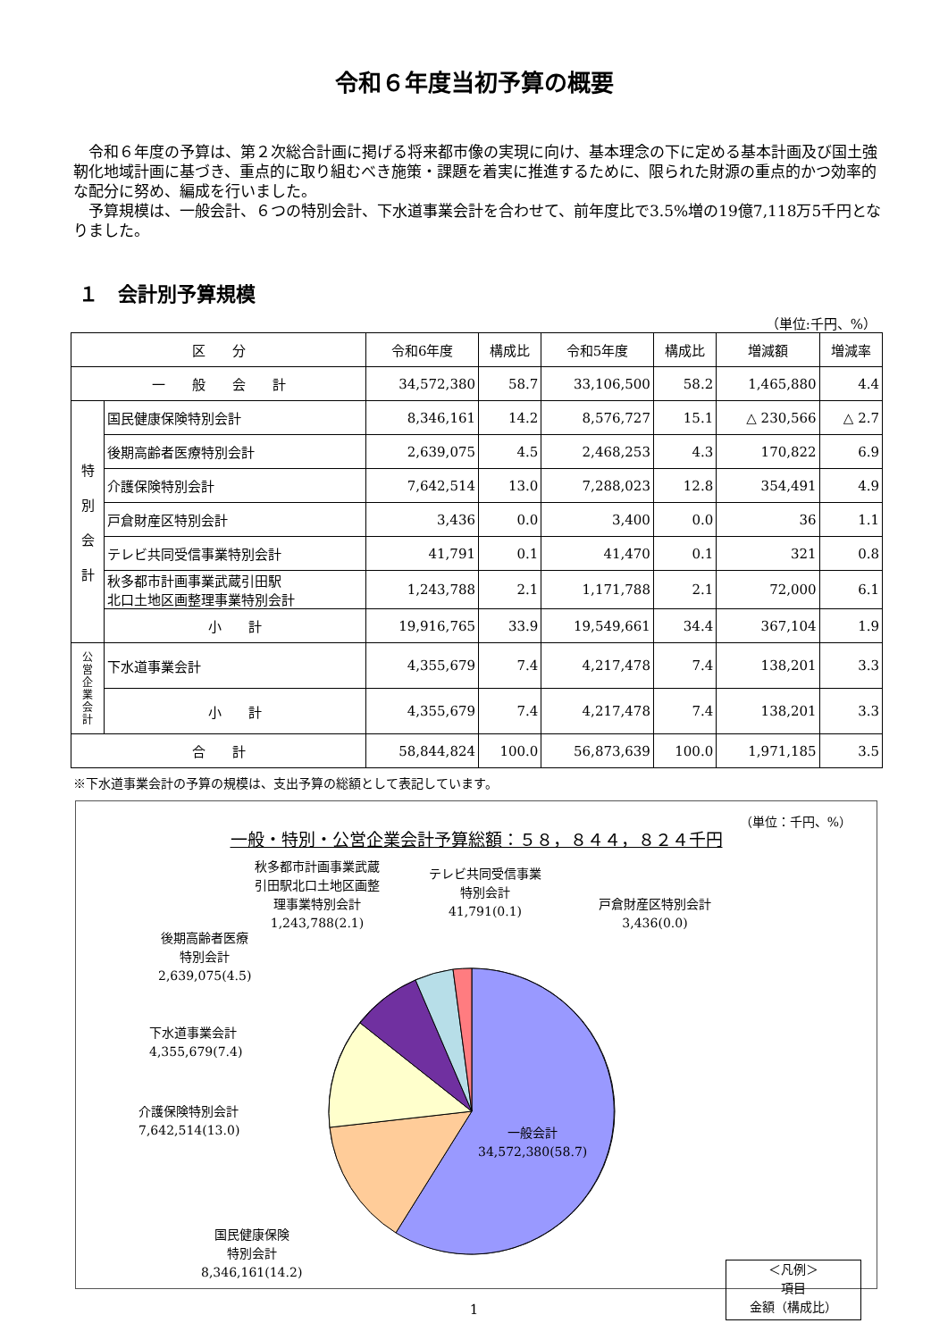令和６年度当初予算の概要
　令和６年度の予算は、第２次総合計画に掲げる将来都市像の実現に向け、基本理念の下に定める基本計画及び国土強靭化地域計画に基づき、重点的に取り組むべき施策・課題を着実に推進するために、限られた財源の重点的かつ効率的な配分に努め、編成を行いました。
　予算規模は、一般会計、６つの特別会計、下水道事業会計を合わせて、前年度比で3.5%増の19億7,118万5千円となりました。
１　会計別予算規模
（単位:千円、%）
| 区 分 | | 令和6年度 | 構成比 | 令和5年度 | 構成比 | 増減額 | 増減率 |
| --- | --- | --- | --- | --- | --- | --- | --- |
| 一 般 会 計 | | 34,572,380 | 58.7 | 33,106,500 | 58.2 | 1,465,880 | 4.4 |
| 特 別 会 計 | 国民健康保険特別会計 | 8,346,161 | 14.2 | 8,576,727 | 15.1 | △ 230,566 | △ 2.7 |
| | 後期高齢者医療特別会計 | 2,639,075 | 4.5 | 2,468,253 | 4.3 | 170,822 | 6.9 |
| | 介護保険特別会計 | 7,642,514 | 13.0 | 7,288,023 | 12.8 | 354,491 | 4.9 |
| | 戸倉財産区特別会計 | 3,436 | 0.0 | 3,400 | 0.0 | 36 | 1.1 |
| | テレビ共同受信事業特別会計 | 41,791 | 0.1 | 41,470 | 0.1 | 321 | 0.8 |
| | 秋多都市計画事業武蔵引田駅 北口土地区画整理事業特別会計 | 1,243,788 | 2.1 | 1,171,788 | 2.1 | 72,000 | 6.1 |
| | 小 計 | 19,916,765 | 33.9 | 19,549,661 | 34.4 | 367,104 | 1.9 |
| 公 営 企 業 会 計 | 下水道事業会計 | 4,355,679 | 7.4 | 4,217,478 | 7.4 | 138,201 | 3.3 |
| | 小 計 | 4,355,679 | 7.4 | 4,217,478 | 7.4 | 138,201 | 3.3 |
| 合 計 | | 58,844,824 | 100.0 | 56,873,639 | 100.0 | 1,971,185 | 3.5 |
※下水道事業会計の予算の規模は、支出予算の総額として表記しています。
（単位：千円、%）
一般・特別・公営企業会計予算総額：５８，８４４，８２４千円
秋多都市計画事業武蔵
引田駅北口土地区画整
理事業特別会計
1,243,788(2.1)
テレビ共同受信事業
特別会計
41,791(0.1)
戸倉財産区特別会計
3,436(0.0)
後期高齢者医療
特別会計
2,639,075(4.5)
下水道事業会計
4,355,679(7.4)
介護保険特別会計
7,642,514(13.0)
一般会計
34,572,380(58.7)
国民健康保険
特別会計
8,346,161(14.2)
＜凡例＞
項目
金額（構成比）
1